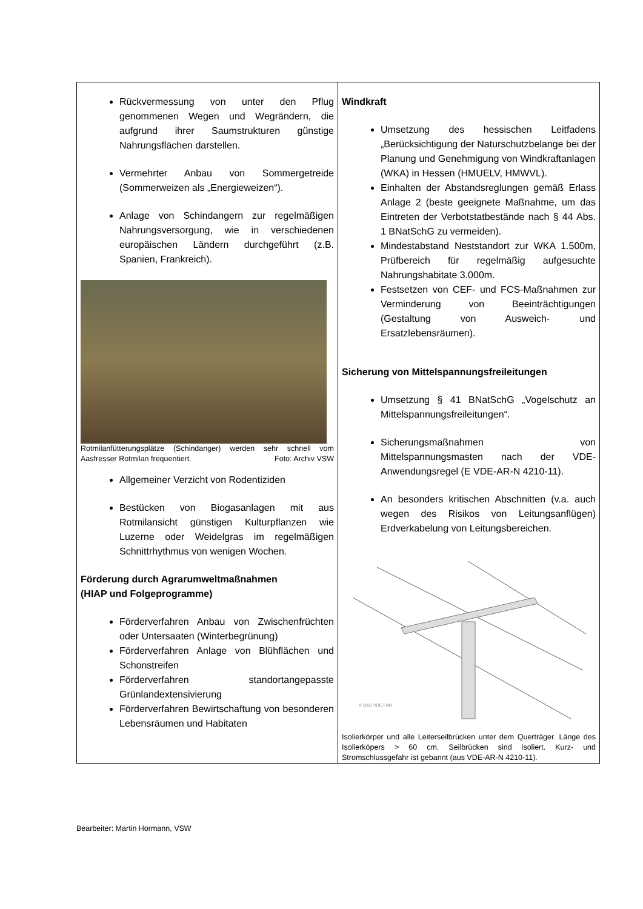| Rückvermessung von unter den Pflug genommenen Wegen und Wegrändern, die aufgrund ihrer Saumstrukturen günstige Nahrungsflächen darstellen. Vermehrter Anbau von Sommergetreide (Sommerweizen als „Energieweizen“). Anlage von Schindangern zur regelmäßigen Nahrungsversorgung, wie in verschiedenen europäischen Ländern durchgeführt (z.B. Spanien, Frankreich). Rotmilanfütterungsplätze (Schindanger) werden sehr schnell vom Aasfresser Rotmilan frequentiert. Foto: Archiv VSW Allgemeiner Verzicht von Rodentiziden Bestücken von Biogasanlagen mit aus Rotmilansicht günstigen Kulturpflanzen wie Luzerne oder Weidelgras im regelmäßigen Schnittrhythmus von wenigen Wochen. Förderung durch Agrarumweltmaßnahmen (HIAP und Folgeprogramme) Förderverfahren Anbau von Zwischenfrüchten oder Untersaaten (Winterbegrünung) Förderverfahren Anlage von Blühflächen und Schonstreifen Förderverfahren standortangepasste Grünlandextensivierung Förderverfahren Bewirtschaftung von besonderen Lebensräumen und Habitaten | Windkraft Umsetzung des hessischen Leitfadens „Berücksichtigung der Naturschutzbelange bei der Planung und Genehmigung von Windkraftanlagen (WKA) in Hessen (HMUELV, HMWVL). Einhalten der Abstandsreglungen gemäß Erlass Anlage 2 (beste geeignete Maßnahme, um das Eintreten der Verbotstatbestände nach § 44 Abs. 1 BNatSchG zu vermeiden). Mindestabstand Neststandort zur WKA 1.500m, Prüfbereich für regelmäßig aufgesuchte Nahrungshabitate 3.000m. Festsetzen von CEF- und FCS-Maßnahmen zur Verminderung von Beeinträchtigungen (Gestaltung von Ausweich- und Ersatzlebensräumen). Sicherung von Mittelspannungsfreileitungen Umsetzung § 41 BNatSchG „Vogelschutz an Mittelspannungsfreileitungen“. Sicherungsmaßnahmen von Mittelspannungsmasten nach der VDE-Anwendungsregel (E VDE-AR-N 4210-11). An besonders kritischen Abschnitten (v.a. auch wegen des Risikos von Leitungsanflügen) Erdverkabelung von Leitungsbereichen. © 2011 VDE FNN Isolierkörper und alle Leiterseilbrücken unter dem Querträger. Länge des Isolierköpers > 60 cm. Seilbrücken sind isoliert. Kurz- und Stromschlussgefahr ist gebannt (aus VDE-AR-N 4210-11). |
Bearbeiter: Martin Hormann, VSW